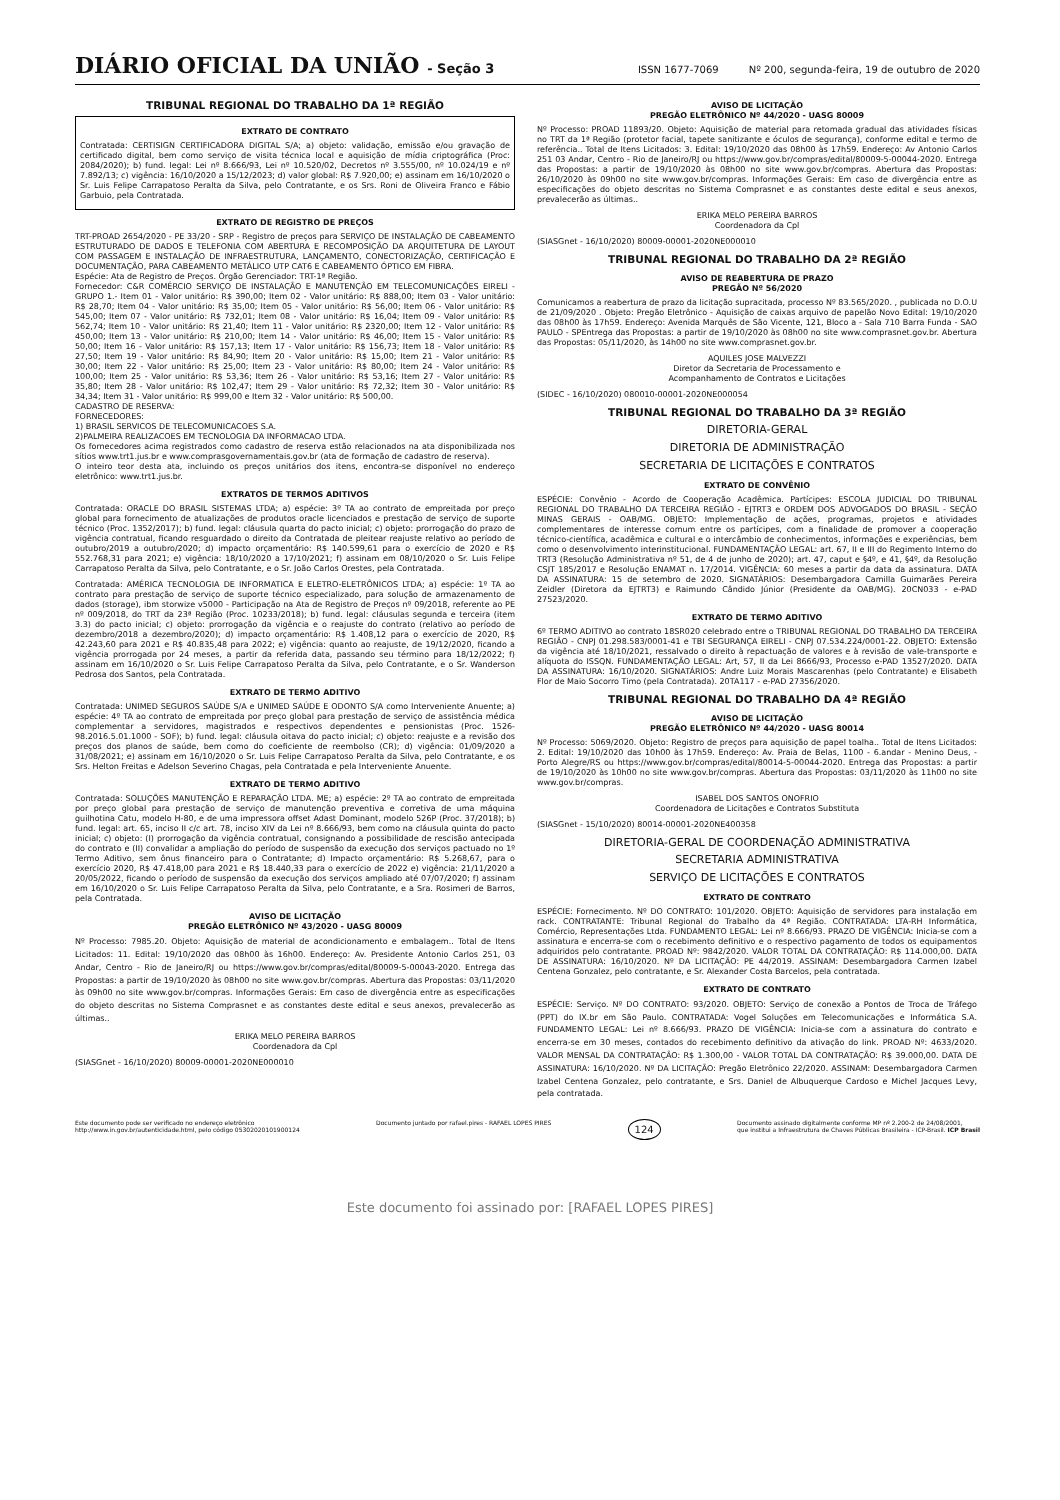DIÁRIO OFICIAL DA UNIÃO - Seção 3
ISSN 1677-7069 Nº 200, segunda-feira, 19 de outubro de 2020
TRIBUNAL REGIONAL DO TRABALHO DA 1ª REGIÃO
EXTRATO DE CONTRATO
Contratada: CERTISIGN CERTIFICADORA DIGITAL S/A; a) objeto: validação, emissão e/ou gravação de certificado digital, bem como serviço de visita técnica local e aquisição de mídia criptográfica (Proc: 2084/2020); b) fund. legal: Lei nº 8.666/93, Lei nº 10.520/02, Decretos nº 3.555/00, nº 10.024/19 e nº 7.892/13; c) vigência: 16/10/2020 a 15/12/2023; d) valor global: R$ 7.920,00; e) assinam em 16/10/2020 o Sr. Luis Felipe Carrapatoso Peralta da Silva, pelo Contratante, e os Srs. Roni de Oliveira Franco e Fábio Garbuio, pela Contratada.
EXTRATO DE REGISTRO DE PREÇOS
TRT-PROAD 2654/2020 - PE 33/20 - SRP - Registro de preços para SERVIÇO DE INSTALAÇÃO DE CABEAMENTO ESTRUTURADO DE DADOS E TELEFONIA COM ABERTURA E RECOMPOSIÇÃO DA ARQUITETURA DE LAYOUT COM PASSAGEM E INSTALAÇÃO DE INFRAESTRUTURA, LANÇAMENTO, CONECTORIZAÇÃO, CERTIFICAÇÃO E DOCUMENTAÇÃO, PARA CABEAMENTO METÁLICO UTP CAT6 E CABEAMENTO ÓPTICO EM FIBRA.
Espécie: Ata de Registro de Preços. Órgão Gerenciador: TRT-1ª Região.
Fornecedor: C&R COMÉRCIO SERVIÇO DE INSTALAÇÃO E MANUTENÇÃO EM TELECOMUNICAÇÕES EIRELI - GRUPO 1.- Item 01 - Valor unitário: R$ 390,00; Item 02 - Valor unitário: R$ 888,00; Item 03 - Valor unitário: R$ 28,70; Item 04 - Valor unitário: R$ 35,00; Item 05 - Valor unitário: R$ 56,00; Item 06 - Valor unitário: R$ 545,00; Item 07 - Valor unitário: R$ 732,01; Item 08 - Valor unitário: R$ 16,04; Item 09 - Valor unitário: R$ 562,74; Item 10 - Valor unitário: R$ 21,40; Item 11 - Valor unitário: R$ 2320,00; Item 12 - Valor unitário: R$ 450,00; Item 13 - Valor unitário: R$ 210,00; Item 14 - Valor unitário: R$ 46,00; Item 15 - Valor unitário: R$ 50,00; Item 16 - Valor unitário: R$ 157,13; Item 17 - Valor unitário: R$ 156,73; Item 18 - Valor unitário: R$ 27,50; Item 19 - Valor unitário: R$ 84,90; Item 20 - Valor unitário: R$ 15,00; Item 21 - Valor unitário: R$ 30,00; Item 22 - Valor unitário: R$ 25,00; Item 23 - Valor unitário: R$ 80,00; Item 24 - Valor unitário: R$ 100,00; Item 25 - Valor unitário: R$ 53,36; Item 26 - Valor unitário: R$ 53,16; Item 27 - Valor unitário: R$ 35,80; Item 28 - Valor unitário: R$ 102,47; Item 29 - Valor unitário: R$ 72,32; Item 30 - Valor unitário: R$ 34,34; Item 31 - Valor unitário: R$ 999,00 e Item 32 - Valor unitário: R$ 500,00.
CADASTRO DE RESERVA:
FORNECEDORES:
1) BRASIL SERVICOS DE TELECOMUNICACOES S.A.
2)PALMEIRA REALIZACOES EM TECNOLOGIA DA INFORMACAO LTDA.
Os fornecedores acima registrados como cadastro de reserva estão relacionados na ata disponibilizada nos sítios www.trt1.jus.br e www.comprasgovernamentais.gov.br (ata de formação de cadastro de reserva).
O inteiro teor desta ata, incluindo os preços unitários dos itens, encontra-se disponível no endereço eletrônico: www.trt1.jus.br.
EXTRATOS DE TERMOS ADITIVOS
Contratada: ORACLE DO BRASIL SISTEMAS LTDA; a) espécie: 3º TA ao contrato de empreitada por preço global para fornecimento de atualizações de produtos oracle licenciados e prestação de serviço de suporte técnico (Proc. 1352/2017); b) fund. legal: cláusula quarta do pacto inicial; c) objeto: prorrogação do prazo de vigência contratual, ficando resguardado o direito da Contratada de pleitear reajuste relativo ao período de outubro/2019 a outubro/2020; d) impacto orçamentário: R$ 140.599,61 para o exercício de 2020 e R$ 552.768,31 para 2021; e) vigência: 18/10/2020 a 17/10/2021; f) assinam em 08/10/2020 o Sr. Luis Felipe Carrapatoso Peralta da Silva, pelo Contratante, e o Sr. João Carlos Orestes, pela Contratada.
Contratada: AMÉRICA TECNOLOGIA DE INFORMATICA E ELETRO-ELETRÔNICOS LTDA; a) espécie: 1º TA ao contrato para prestação de serviço de suporte técnico especializado, para solução de armazenamento de dados (storage), ibm storwize v5000 - Participação na Ata de Registro de Preços nº 09/2018, referente ao PE nº 009/2018, do TRT da 23ª Região (Proc. 10233/2018); b) fund. legal: cláusulas segunda e terceira (item 3.3) do pacto inicial; c) objeto: prorrogação da vigência e o reajuste do contrato (relativo ao período de dezembro/2018 a dezembro/2020); d) impacto orçamentário: R$ 1.408,12 para o exercício de 2020, R$ 42.243,60 para 2021 e R$ 40.835,48 para 2022; e) vigência: quanto ao reajuste, de 19/12/2020, ficando a vigência prorrogada por 24 meses, a partir da referida data, passando seu término para 18/12/2022; f) assinam em 16/10/2020 o Sr. Luis Felipe Carrapatoso Peralta da Silva, pelo Contratante, e o Sr. Wanderson Pedrosa dos Santos, pela Contratada.
EXTRATO DE TERMO ADITIVO
Contratada: UNIMED SEGUROS SAÚDE S/A e UNIMED SAÚDE E ODONTO S/A como Interveniente Anuente; a) espécie: 4º TA ao contrato de empreitada por preço global para prestação de serviço de assistência médica complementar a servidores, magistrados e respectivos dependentes e pensionistas (Proc. 1526-98.2016.5.01.1000 - SOF); b) fund. legal: cláusula oitava do pacto inicial; c) objeto: reajuste e a revisão dos preços dos planos de saúde, bem como do coeficiente de reembolso (CR); d) vigência: 01/09/2020 a 31/08/2021; e) assinam em 16/10/2020 o Sr. Luis Felipe Carrapatoso Peralta da Silva, pelo Contratante, e os Srs. Helton Freitas e Adelson Severino Chagas, pela Contratada e pela Interveniente Anuente.
EXTRATO DE TERMO ADITIVO
Contratada: SOLUÇÕES MANUTENÇÃO E REPARAÇÃO LTDA. ME; a) espécie: 2º TA ao contrato de empreitada por preço global para prestação de serviço de manutenção preventiva e corretiva de uma máquina guilhotina Catu, modelo H-80, e de uma impressora offset Adast Dominant, modelo 526P (Proc. 37/2018); b) fund. legal: art. 65, inciso II c/c art. 78, inciso XIV da Lei nº 8.666/93, bem como na cláusula quinta do pacto inicial; c) objeto: (I) prorrogação da vigência contratual, consignando a possibilidade de rescisão antecipada do contrato e (II) convalidar a ampliação do período de suspensão da execução dos serviços pactuado no 1º Termo Aditivo, sem ônus financeiro para o Contratante; d) Impacto orçamentário: R$ 5.268,67, para o exercício 2020, R$ 47.418,00 para 2021 e R$ 18.440,33 para o exercício de 2022 e) vigência: 21/11/2020 a 20/05/2022, ficando o período de suspensão da execução dos serviços ampliado até 07/07/2020; f) assinam em 16/10/2020 o Sr. Luis Felipe Carrapatoso Peralta da Silva, pelo Contratante, e a Sra. Rosimeri de Barros, pela Contratada.
AVISO DE LICITAÇÃO
PREGÃO ELETRÔNICO Nº 43/2020 - UASG 80009
Nº Processo: 7985.20. Objeto: Aquisição de material de acondicionamento e embalagem.. Total de Itens Licitados: 11. Edital: 19/10/2020 das 08h00 às 16h00. Endereço: Av. Presidente Antonio Carlos 251, 03 Andar, Centro - Rio de Janeiro/RJ ou https://www.gov.br/compras/edital/80009-5-00043-2020. Entrega das Propostas: a partir de 19/10/2020 às 08h00 no site www.gov.br/compras. Abertura das Propostas: 03/11/2020 às 09h00 no site www.gov.br/compras. Informações Gerais: Em caso de divergência entre as especificações do objeto descritas no Sistema Comprasnet e as constantes deste edital e seus anexos, prevalecerão as últimas..
ERIKA MELO PEREIRA BARROS
Coordenadora da Cpl
(SIASGnet - 16/10/2020) 80009-00001-2020NE000010
AVISO DE LICITAÇÃO
PREGÃO ELETRÔNICO Nº 44/2020 - UASG 80009
Nº Processo: PROAD 11893/20. Objeto: Aquisição de material para retomada gradual das atividades físicas no TRT da 1ª Região (protetor facial, tapete sanitizante e óculos de segurança), conforme edital e termo de referência.. Total de Itens Licitados: 3. Edital: 19/10/2020 das 08h00 às 17h59. Endereço: Av Antonio Carlos 251 03 Andar, Centro - Rio de Janeiro/RJ ou https://www.gov.br/compras/edital/80009-5-00044-2020. Entrega das Propostas: a partir de 19/10/2020 às 08h00 no site www.gov.br/compras. Abertura das Propostas: 26/10/2020 às 09h00 no site www.gov.br/compras. Informações Gerais: Em caso de divergência entre as especificações do objeto descritas no Sistema Comprasnet e as constantes deste edital e seus anexos, prevalecerão as últimas..
ERIKA MELO PEREIRA BARROS
Coordenadora da Cpl
(SIASGnet - 16/10/2020) 80009-00001-2020NE000010
TRIBUNAL REGIONAL DO TRABALHO DA 2ª REGIÃO
AVISO DE REABERTURA DE PRAZO
PREGÃO Nº 56/2020
Comunicamos a reabertura de prazo da licitação supracitada, processo Nº 83.565/2020. , publicada no D.O.U de 21/09/2020 . Objeto: Pregão Eletrônico - Aquisição de caixas arquivo de papelão Novo Edital: 19/10/2020 das 08h00 às 17h59. Endereço: Avenida Marquês de São Vicente, 121, Bloco a - Sala 710 Barra Funda - SAO PAULO - SPEntrega das Propostas: a partir de 19/10/2020 às 08h00 no site www.comprasnet.gov.br. Abertura das Propostas: 05/11/2020, às 14h00 no site www.comprasnet.gov.br.
AQUILES JOSE MALVEZZI
Diretor da Secretaria de Processamento e
Acompanhamento de Contratos e Licitações
(SIDEC - 16/10/2020) 080010-00001-2020NE000054
TRIBUNAL REGIONAL DO TRABALHO DA 3ª REGIÃO
DIRETORIA-GERAL
DIRETORIA DE ADMINISTRAÇÃO
SECRETARIA DE LICITAÇÕES E CONTRATOS
EXTRATO DE CONVÊNIO
ESPÉCIE: Convênio - Acordo de Cooperação Acadêmica. Partícipes: ESCOLA JUDICIAL DO TRIBUNAL REGIONAL DO TRABALHO DA TERCEIRA REGIÃO - EJTRT3 e ORDEM DOS ADVOGADOS DO BRASIL - SEÇÃO MINAS GERAIS - OAB/MG. OBJETO: Implementação de ações, programas, projetos e atividades complementares de interesse comum entre os partícipes, com a finalidade de promover a cooperação técnico-científica, acadêmica e cultural e o intercâmbio de conhecimentos, informações e experiências, bem como o desenvolvimento interinstitucional. FUNDAMENTAÇÃO LEGAL: art. 67, II e III do Regimento Interno do TRT3 (Resolução Administrativa nº 51, de 4 de junho de 2020); art. 47, caput e §4º, e 41, §4º, da Resolução CSJT 185/2017 e Resolução ENAMAT n. 17/2014. VIGÊNCIA: 60 meses a partir da data da assinatura. DATA DA ASSINATURA: 15 de setembro de 2020. SIGNATÁRIOS: Desembargadora Camilla Guimarães Pereira Zeidler (Diretora da EJTRT3) e Raimundo Cândido Júnior (Presidente da OAB/MG). 20CN033 - e-PAD 27523/2020.
EXTRATO DE TERMO ADITIVO
6º TERMO ADITIVO ao contrato 18SR020 celebrado entre o TRIBUNAL REGIONAL DO TRABALHO DA TERCEIRA REGIÃO - CNPJ 01.298.583/0001-41 e TBI SEGURANÇA EIRELI - CNPJ 07.534.224/0001-22. OBJETO: Extensão da vigência até 18/10/2021, ressalvado o direito à repactuação de valores e à revisão de vale-transporte e alíquota do ISSQN. FUNDAMENTAÇÃO LEGAL: Art, 57, II da Lei 8666/93, Processo e-PAD 13527/2020. DATA DA ASSINATURA: 16/10/2020. SIGNATÁRIOS: Andre Luiz Morais Mascarenhas (pelo Contratante) e Elisabeth Flor de Maio Socorro Timo (pela Contratada). 20TA117 - e-PAD 27356/2020.
TRIBUNAL REGIONAL DO TRABALHO DA 4ª REGIÃO
AVISO DE LICITAÇÃO
PREGÃO ELETRÔNICO Nº 44/2020 - UASG 80014
Nº Processo: 5069/2020. Objeto: Registro de preços para aquisição de papel toalha.. Total de Itens Licitados: 2. Edital: 19/10/2020 das 10h00 às 17h59. Endereço: Av. Praia de Belas, 1100 - 6.andar - Menino Deus, - Porto Alegre/RS ou https://www.gov.br/compras/edital/80014-5-00044-2020. Entrega das Propostas: a partir de 19/10/2020 às 10h00 no site www.gov.br/compras. Abertura das Propostas: 03/11/2020 às 11h00 no site www.gov.br/compras.
ISABEL DOS SANTOS ONOFRIO
Coordenadora de Licitações e Contratos Substituta
(SIASGnet - 15/10/2020) 80014-00001-2020NE400358
DIRETORIA-GERAL DE COORDENAÇÃO ADMINISTRATIVA
SECRETARIA ADMINISTRATIVA
SERVIÇO DE LICITAÇÕES E CONTRATOS
EXTRATO DE CONTRATO
ESPÉCIE: Fornecimento. Nº DO CONTRATO: 101/2020. OBJETO: Aquisição de servidores para instalação em rack. CONTRATANTE: Tribunal Regional do Trabalho da 4ª Região. CONTRATADA: LTA-RH Informática, Comércio, Representações Ltda. FUNDAMENTO LEGAL: Lei nº 8.666/93. PRAZO DE VIGÊNCIA: Inicia-se com a assinatura e encerra-se com o recebimento definitivo e o respectivo pagamento de todos os equipamentos adquiridos pelo contratante. PROAD Nº: 9842/2020. VALOR TOTAL DA CONTRATAÇÃO: R$ 114.000,00. DATA DE ASSINATURA: 16/10/2020. Nº DA LICITAÇÃO: PE 44/2019. ASSINAM: Desembargadora Carmen Izabel Centena Gonzalez, pelo contratante, e Sr. Alexander Costa Barcelos, pela contratada.
EXTRATO DE CONTRATO
ESPÉCIE: Serviço. Nº DO CONTRATO: 93/2020. OBJETO: Serviço de conexão a Pontos de Troca de Tráfego (PPT) do IX.br em São Paulo. CONTRATADA: Vogel Soluções em Telecomunicações e Informática S.A. FUNDAMENTO LEGAL: Lei nº 8.666/93. PRAZO DE VIGÊNCIA: Inicia-se com a assinatura do contrato e encerra-se em 30 meses, contados do recebimento definitivo da ativação do link. PROAD Nº: 4633/2020. VALOR MENSAL DA CONTRATAÇÃO: R$ 1.300,00 - VALOR TOTAL DA CONTRATAÇÃO: R$ 39.000,00. DATA DE ASSINATURA: 16/10/2020. Nº DA LICITAÇÃO: Pregão Eletrônico 22/2020. ASSINAM: Desembargadora Carmen Izabel Centena Gonzalez, pelo contratante, e Srs. Daniel de Albuquerque Cardoso e Michel Jacques Levy, pela contratada.
Este documento pode ser verificado no endereço eletrônico
http://www.in.gov.br/autenticidade.html, pelo código 05302020101900124
Documento juntado por rafael.pires - RAFAEL LOPES PIRES
124
Documento assinado digitalmente conforme MP nº 2.200-2 de 24/08/2001,
que institui a Infraestrutura de Chaves Públicas Brasileira - ICP-Brasil. ICP Brasil
Este documento foi assinado por: [RAFAEL LOPES PIRES]